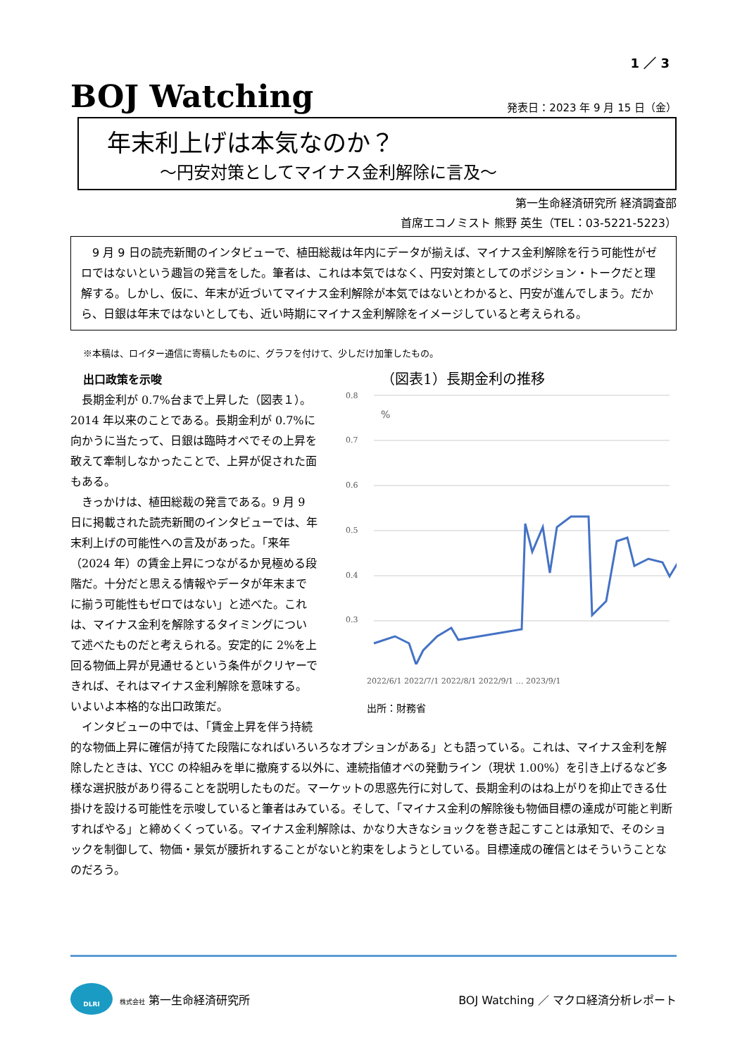1 ／ 3
BOJ Watching
発表日：2023 年 9 月 15 日（金）
年末利上げは本気なのか？
～円安対策としてマイナス金利解除に言及～
第一生命経済研究所 経済調査部
首席エコノミスト 熊野 英生（TEL：03-5221-5223）
　9 月 9 日の読売新聞のインタビューで、植田総裁は年内にデータが揃えば、マイナス金利解除を行う可能性がゼロではないという趣旨の発言をした。筆者は、これは本気ではなく、円安対策としてのポジション・トークだと理解する。しかし、仮に、年末が近づいてマイナス金利解除が本気ではないとわかると、円安が進んでしまう。だから、日銀は年末ではないとしても、近い時期にマイナス金利解除をイメージしていると考えられる。
※本稿は、ロイター通信に寄稿したものに、グラフを付けて、少しだけ加筆したもの。
（図表1）長期金利の推移
0.8
0.7
0.6
0.5
0.4
0.3
%
2022/6/1 2022/7/1 2022/8/1 2022/9/1 … 2023/9/1
出所：財務省
出口政策を示唆
長期金利が 0.7%台まで上昇した（図表１）。2014 年以来のことである。長期金利が 0.7%に向かうに当たって、日銀は臨時オペでその上昇を敢えて牽制しなかったことで、上昇が促された面もある。
きっかけは、植田総裁の発言である。9 月 9 日に掲載された読売新聞のインタビューでは、年末利上げの可能性への言及があった。「来年（2024 年）の賃金上昇につながるか見極める段階だ。十分だと思える情報やデータが年末までに揃う可能性もゼロではない」と述べた。これは、マイナス金利を解除するタイミングについて述べたものだと考えられる。安定的に 2%を上回る物価上昇が見通せるという条件がクリヤーできれば、それはマイナス金利解除を意味する。いよいよ本格的な出口政策だ。
インタビューの中では、「賃金上昇を伴う持続的な物価上昇に確信が持てた段階になればいろいろなオプションがある」とも語っている。これは、マイナス金利を解除したときは、YCC の枠組みを単に撤廃する以外に、連続指値オペの発動ライン（現状 1.00%）を引き上げるなど多様な選択肢があり得ることを説明したものだ。マーケットの思惑先行に対して、長期金利のはね上がりを抑止できる仕掛けを設ける可能性を示唆していると筆者はみている。そして、「マイナス金利の解除後も物価目標の達成が可能と判断すればやる」と締めくくっている。マイナス金利解除は、かなり大きなショックを巻き起こすことは承知で、そのショックを制御して、物価・景気が腰折れすることがないと約束をしようとしている。目標達成の確信とはそういうことなのだろう。
DLRI
株式会社 第一生命経済研究所
BOJ Watching ／ マクロ経済分析レポート